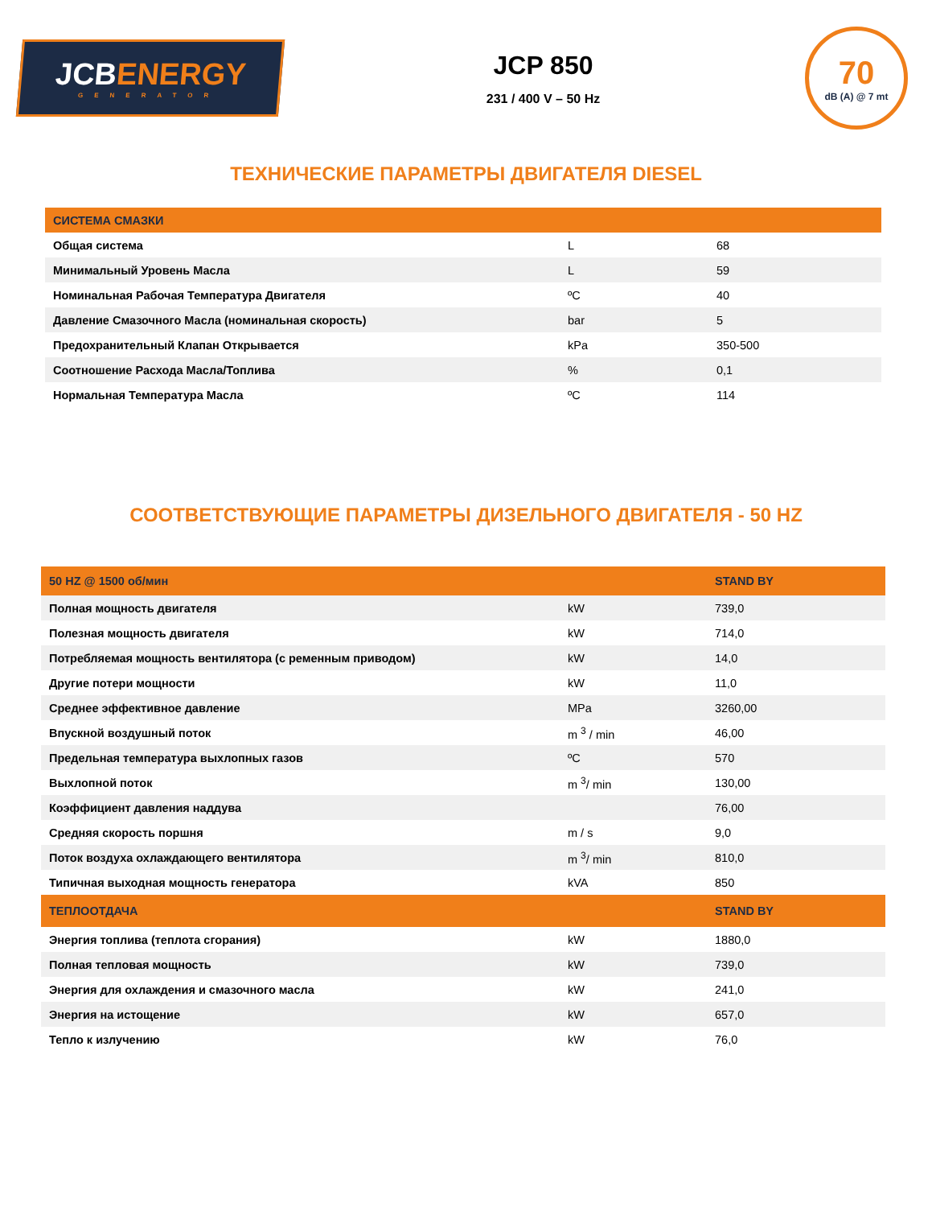JCBENERGY
GENERATOR
JCP 850
231 / 400 V – 50 Hz
70
dB (A) @ 7 mt
ТЕХНИЧЕСКИЕ ПАРАМЕТРЫ ДВИГАТЕЛЯ DIESEL
| СИСТЕМА СМАЗКИ | | |
| --- | --- | --- |
| Общая система | L | 68 |
| Минимальный Уровень Масла | L | 59 |
| Номинальная Рабочая Температура Двигателя | ºC | 40 |
| Давление Смазочного Масла (номинальная скорость) | bar | 5 |
| Предохранительный Клапан Открывается | kPa | 350-500 |
| Соотношение Расхода Масла/Топлива | % | 0,1 |
| Нормальная Температура Масла | ºC | 114 |
СООТВЕТСТВУЮЩИЕ ПАРАМЕТРЫ ДИЗЕЛЬНОГО ДВИГАТЕЛЯ - 50 HZ
| 50 HZ @ 1500 об/мин | | STAND BY |
| --- | --- | --- |
| Полная мощность двигателя | kW | 739,0 |
| Полезная мощность двигателя | kW | 714,0 |
| Потребляемая мощность вентилятора (с ременным приводом) | kW | 14,0 |
| Другие потери мощности | kW | 11,0 |
| Среднее эффективное давление | MPa | 3260,00 |
| Впускной воздушный поток | m <sup>3</sup> / min | 46,00 |
| Предельная температура выхлопных газов | ºC | 570 |
| Выхлопной поток | m <sup>3</sup>/ min | 130,00 |
| Коэффициент давления наддува | | 76,00 |
| Средняя скорость поршня | m / s | 9,0 |
| Поток воздуха охлаждающего вентилятора | m <sup>3</sup>/ min | 810,0 |
| Типичная выходная мощность генератора | kVA | 850 |
| ТЕПЛООТДАЧА | | STAND BY |
| Энергия топлива (теплота сгорания) | kW | 1880,0 |
| Полная тепловая мощность | kW | 739,0 |
| Энергия для охлаждения и смазочного масла | kW | 241,0 |
| Энергия на истощение | kW | 657,0 |
| Тепло к излучению | kW | 76,0 |